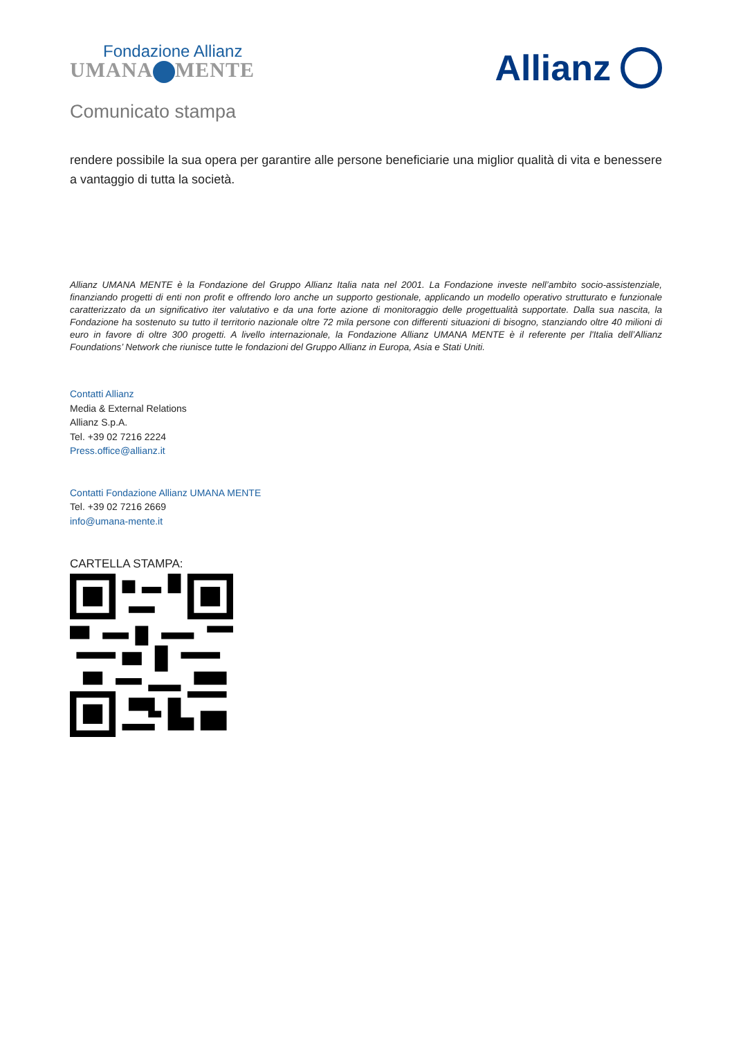Fondazione Allianz
UMANA MENTE
Allianz
Comunicato stampa
rendere possibile la sua opera per garantire alle persone beneficiarie una miglior qualità di vita e benessere a vantaggio di tutta la società.
Allianz UMANA MENTE è la Fondazione del Gruppo Allianz Italia nata nel 2001. La Fondazione investe nell’ambito socio-assistenziale, finanziando progetti di enti non profit e offrendo loro anche un supporto gestionale, applicando un modello operativo strutturato e funzionale caratterizzato da un significativo iter valutativo e da una forte azione di monitoraggio delle progettualità supportate. Dalla sua nascita, la Fondazione ha sostenuto su tutto il territorio nazionale oltre 72 mila persone con differenti situazioni di bisogno, stanziando oltre 40 milioni di euro in favore di oltre 300 progetti. A livello internazionale, la Fondazione Allianz UMANA MENTE è il referente per l'Italia dell’Allianz Foundations’ Network che riunisce tutte le fondazioni del Gruppo Allianz in Europa, Asia e Stati Uniti.
Contatti Allianz
Media & External Relations
Allianz S.p.A.
Tel. +39 02 7216 2224
Press.office@allianz.it
Contatti Fondazione Allianz UMANA MENTE
Tel. +39 02 7216 2669
info@umana-mente.it
CARTELLA STAMPA: